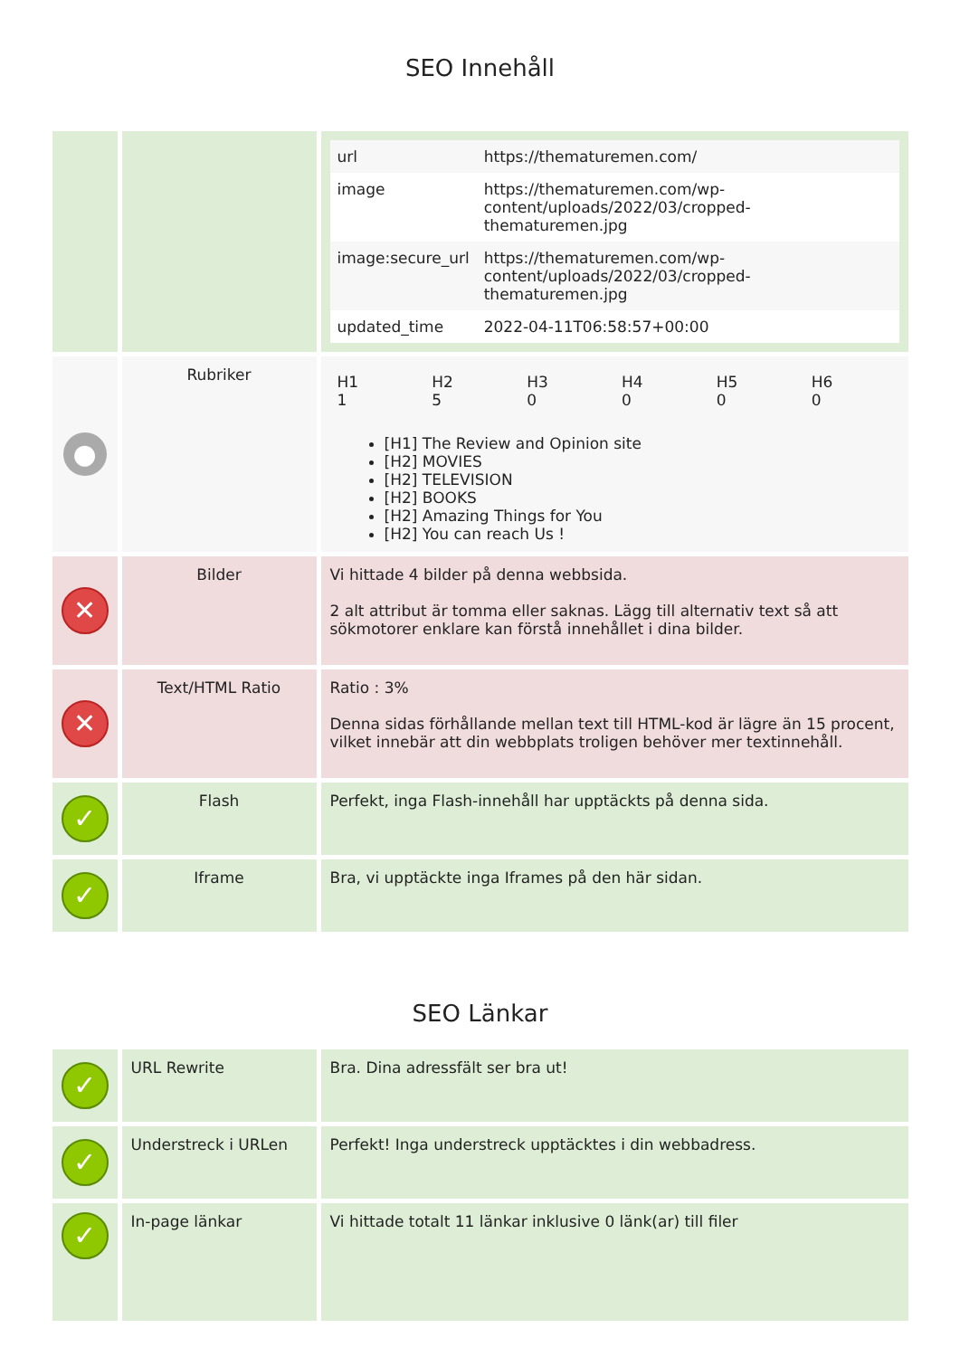SEO Innehåll
| | | / url / https://thematuremen.com/ / / image / https://thematuremen.com/wp-content/uploads/2022/03/cropped-thematuremen.jpg / / image:secure_url / https://thematuremen.com/wp-content/uploads/2022/03/cropped-thematuremen.jpg / / updated_time / 2022-04-11T06:58:57+00:00 / |
| ● | Rubriker | / H1 1 / H2 5 / H3 0 / H4 0 / H5 0 / H6 0 / [H1] The Review and Opinion site [H2] MOVIES [H2] TELEVISION [H2] BOOKS [H2] Amazing Things for You [H2] You can reach Us ! |
| ✕ | Bilder | Vi hittade 4 bilder på denna webbsida. 2 alt attribut är tomma eller saknas. Lägg till alternativ text så att sökmotorer enklare kan förstå innehållet i dina bilder. |
| ✕ | Text/HTML Ratio | Ratio : 3% Denna sidas förhållande mellan text till HTML-kod är lägre än 15 procent, vilket innebär att din webbplats troligen behöver mer textinnehåll. |
| ✓ | Flash | Perfekt, inga Flash-innehåll har upptäckts på denna sida. |
| ✓ | Iframe | Bra, vi upptäckte inga Iframes på den här sidan. |
SEO Länkar
| ✓ | URL Rewrite | Bra. Dina adressfält ser bra ut! |
| ✓ | Understreck i URLen | Perfekt! Inga understreck upptäcktes i din webbadress. |
| ✓ | In-page länkar | Vi hittade totalt 11 länkar inklusive 0 länk(ar) till filer |